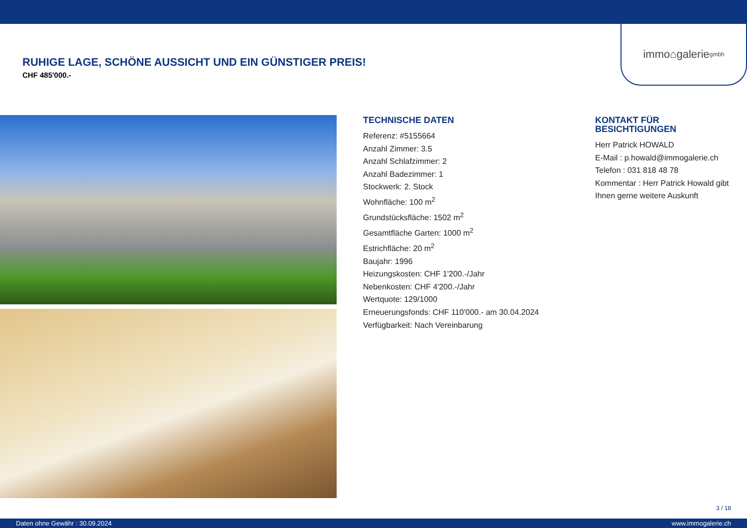immo⌂galerie gmbh
RUHIGE LAGE, SCHÖNE AUSSICHT UND EIN GÜNSTIGER PREIS!
CHF 485'000.-
TECHNISCHE DATEN
Referenz: #5155664
Anzahl Zimmer: 3.5
Anzahl Schlafzimmer: 2
Anzahl Badezimmer: 1
Stockwerk: 2. Stock
Wohnfläche: 100 m<sup>2</sup>
Grundstücksfläche: 1502 m<sup>2</sup>
Gesamtfläche Garten: 1000 m<sup>2</sup>
Estrichfläche: 20 m<sup>2</sup>
Baujahr: 1996
Heizungskosten: CHF 1'200.-/Jahr
Nebenkosten: CHF 4'200.-/Jahr
Wertquote: 129/1000
Erneuerungsfonds: CHF 110'000.- am 30.04.2024
Verfügbarkeit: Nach Vereinbarung
KONTAKT FÜR BESICHTIGUNGEN
Herr Patrick HOWALD
E-Mail : p.howald@immogalerie.ch
Telefon : 031 818 48 78
Kommentar : Herr Patrick Howald gibt Ihnen gerne weitere Auskunft
3 / 18
Daten ohne Gewähr : 30.09.2024 www.immogalerie.ch